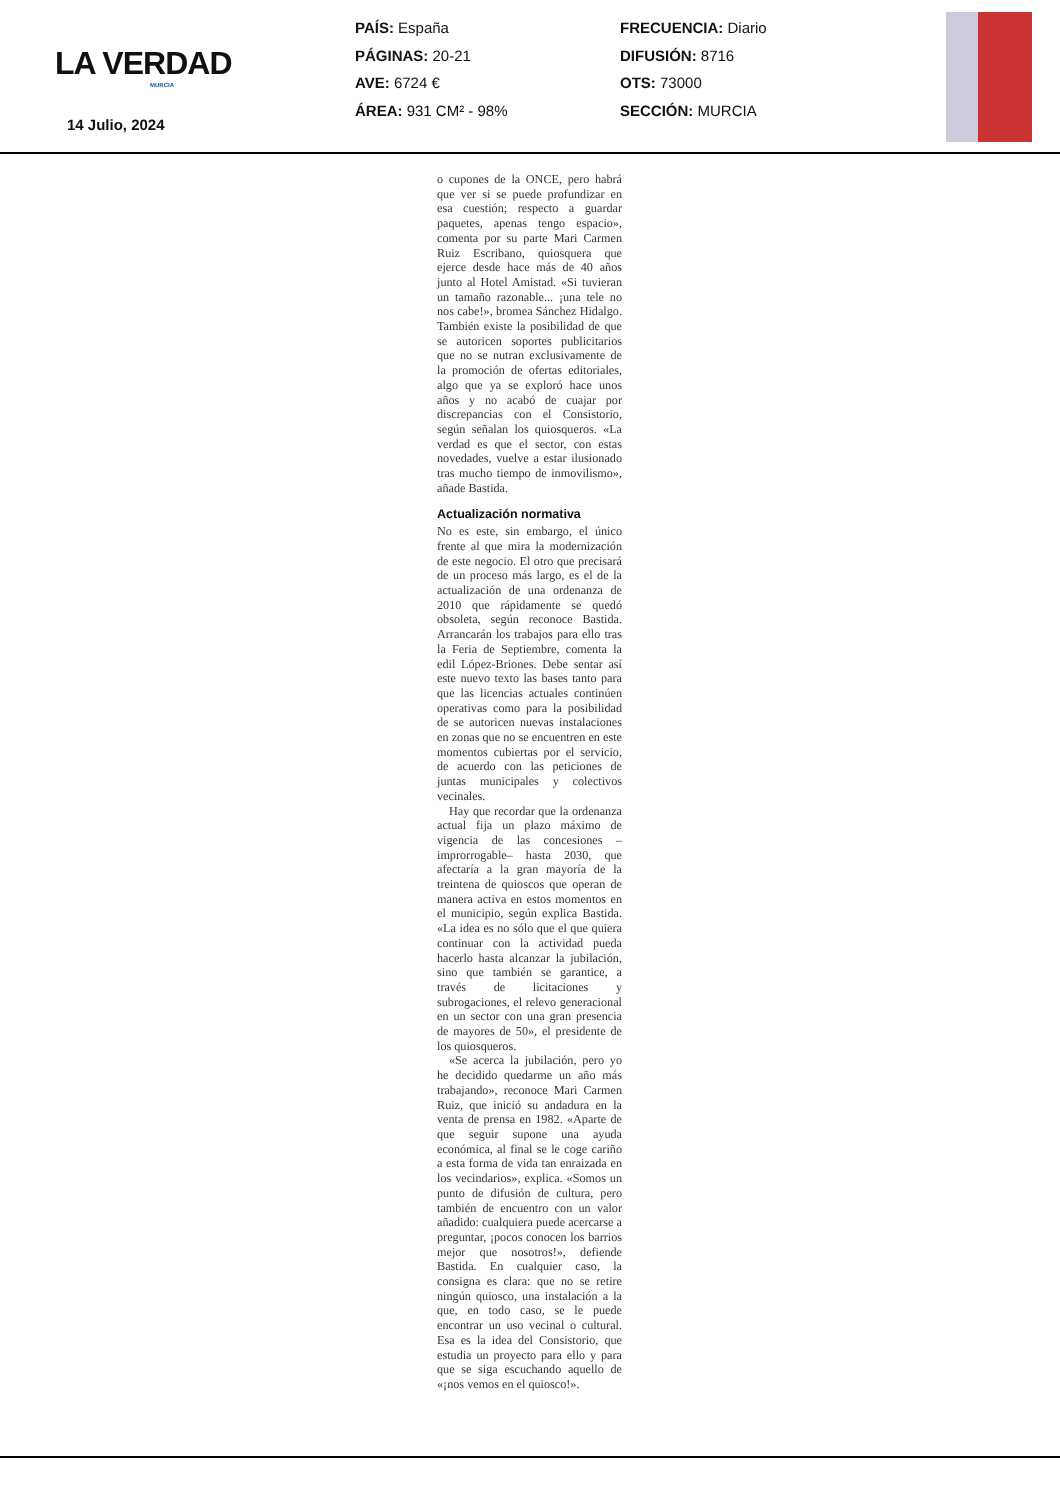LA VERDAD
MURCIA
14 Julio, 2024
PAÍS: España
PÁGINAS: 20-21
AVE: 6724 €
ÁREA: 931 CM² - 98%
FRECUENCIA: Diario
DIFUSIÓN: 8716
OTS: 73000
SECCIÓN: MURCIA
o cupones de la ONCE, pero habrá que ver si se puede profundizar en esa cuestión; respecto a guardar paquetes, apenas tengo espacio», comenta por su parte Mari Carmen Ruiz Escribano, quiosquera que ejerce desde hace más de 40 años junto al Hotel Amistad. «Si tuvieran un tamaño razonable... ¡una tele no nos cabe!», bromea Sánchez Hidalgo. También existe la posibilidad de que se autoricen soportes publicitarios que no se nutran exclusivamente de la promoción de ofertas editoriales, algo que ya se exploró hace unos años y no acabó de cuajar por discrepancias con el Consistorio, según señalan los quiosqueros. «La verdad es que el sector, con estas novedades, vuelve a estar ilusionado tras mucho tiempo de inmovilismo», añade Bastida.
Actualización normativa
No es este, sin embargo, el único frente al que mira la modernización de este negocio. El otro que precisará de un proceso más largo, es el de la actualización de una ordenanza de 2010 que rápidamente se quedó obsoleta, según reconoce Bastida. Arrancarán los trabajos para ello tras la Feria de Septiembre, comenta la edil López-Briones. Debe sentar así este nuevo texto las bases tanto para que las licencias actuales continúen operativas como para la posibilidad de se autoricen nuevas instalaciones en zonas que no se encuentren en este momentos cubiertas por el servicio, de acuerdo con las peticiones de juntas municipales y colectivos vecinales.
Hay que recordar que la ordenanza actual fija un plazo máximo de vigencia de las concesiones –improrrogable– hasta 2030, que afectaría a la gran mayoría de la treintena de quioscos que operan de manera activa en estos momentos en el municipio, según explica Bastida. «La idea es no sólo que el que quiera continuar con la actividad pueda hacerlo hasta alcanzar la jubilación, sino que también se garantice, a través de licitaciones y subrogaciones, el relevo generacional en un sector con una gran presencia de mayores de 50», el presidente de los quiosqueros.
«Se acerca la jubilación, pero yo he decidido quedarme un año más trabajando», reconoce Mari Carmen Ruiz, que inició su andadura en la venta de prensa en 1982. «Aparte de que seguir supone una ayuda económica, al final se le coge cariño a esta forma de vida tan enraizada en los vecindarios», explica. «Somos un punto de difusión de cultura, pero también de encuentro con un valor añadido: cualquiera puede acercarse a preguntar, ¡pocos conocen los barrios mejor que nosotros!», defiende Bastida. En cualquier caso, la consigna es clara: que no se retire ningún quiosco, una instalación a la que, en todo caso, se le puede encontrar un uso vecinal o cultural. Esa es la idea del Consistorio, que estudia un proyecto para ello y para que se siga escuchando aquello de «¡nos vemos en el quiosco!».